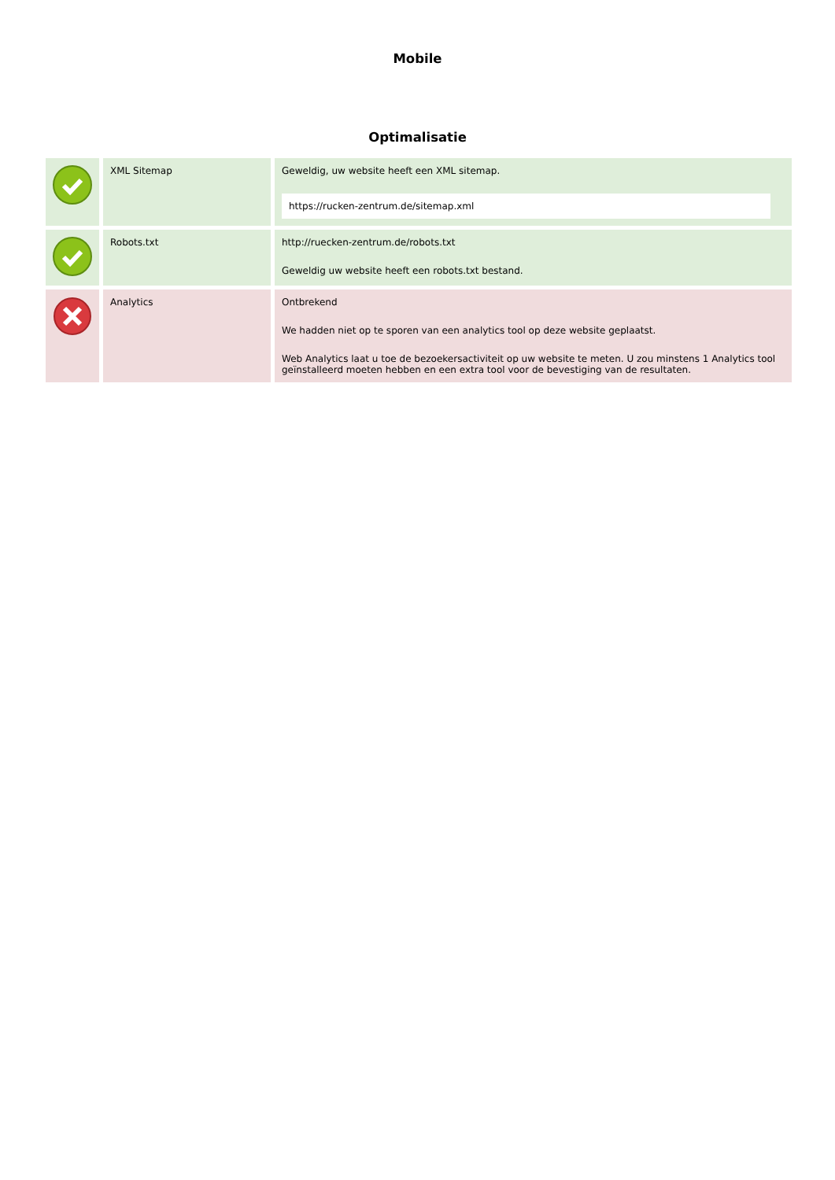Mobile
Optimalisatie
| | XML Sitemap | Geweldig, uw website heeft een XML sitemap. https://rucken-zentrum.de/sitemap.xml |
| | Robots.txt | http://ruecken-zentrum.de/robots.txt Geweldig uw website heeft een robots.txt bestand. |
| | Analytics | Ontbrekend We hadden niet op te sporen van een analytics tool op deze website geplaatst. Web Analytics laat u toe de bezoekersactiviteit op uw website te meten. U zou minstens 1 Analytics tool geïnstalleerd moeten hebben en een extra tool voor de bevestiging van de resultaten. |